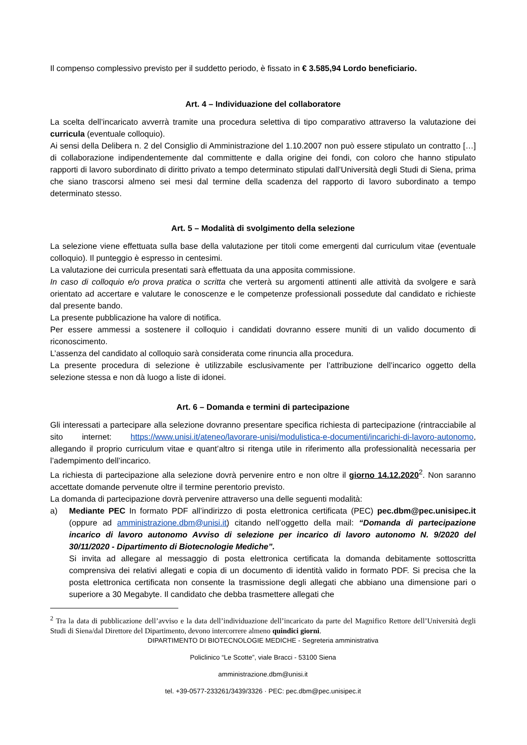Il compenso complessivo previsto per il suddetto periodo, è fissato in € 3.585,94 Lordo beneficiario.
Art. 4 – Individuazione del collaboratore
La scelta dell’incaricato avverrà tramite una procedura selettiva di tipo comparativo attraverso la valutazione dei curricula (eventuale colloquio).
Ai sensi della Delibera n. 2 del Consiglio di Amministrazione del 1.10.2007 non può essere stipulato un contratto […] di collaborazione indipendentemente dal committente e dalla origine dei fondi, con coloro che hanno stipulato rapporti di lavoro subordinato di diritto privato a tempo determinato stipulati dall’Università degli Studi di Siena, prima che siano trascorsi almeno sei mesi dal termine della scadenza del rapporto di lavoro subordinato a tempo determinato stesso.
Art. 5 – Modalità di svolgimento della selezione
La selezione viene effettuata sulla base della valutazione per titoli come emergenti dal curriculum vitae (eventuale colloquio). Il punteggio è espresso in centesimi.
La valutazione dei curricula presentati sarà effettuata da una apposita commissione.
In caso di colloquio e/o prova pratica o scritta che verterà su argomenti attinenti alle attività da svolgere e sarà orientato ad accertare e valutare le conoscenze e le competenze professionali possedute dal candidato e richieste dal presente bando.
La presente pubblicazione ha valore di notifica.
Per essere ammessi a sostenere il colloquio i candidati dovranno essere muniti di un valido documento di riconoscimento.
L’assenza del candidato al colloquio sarà considerata come rinuncia alla procedura.
La presente procedura di selezione è utilizzabile esclusivamente per l’attribuzione dell’incarico oggetto della selezione stessa e non dà luogo a liste di idonei.
Art. 6 – Domanda e termini di partecipazione
Gli interessati a partecipare alla selezione dovranno presentare specifica richiesta di partecipazione (rintracciabile al sito internet: https://www.unisi.it/ateneo/lavorare-unisi/modulistica-e-documenti/incarichi-di-lavoro-autonomo, allegando il proprio curriculum vitae e quant’altro si ritenga utile in riferimento alla professionalità necessaria per l’adempimento dell’incarico.
La richiesta di partecipazione alla selezione dovrà pervenire entro e non oltre il giorno 14.12.2020<sup>2</sup>. Non saranno accettate domande pervenute oltre il termine perentorio previsto.
La domanda di partecipazione dovrà pervenire attraverso una delle seguenti modalità:
a) Mediante PEC In formato PDF all’indirizzo di posta elettronica certificata (PEC) pec.dbm@pec.unisipec.it (oppure ad amministrazione.dbm@unisi.it) citando nell’oggetto della mail: “Domanda di partecipazione incarico di lavoro autonomo Avviso di selezione per incarico di lavoro autonomo N. 9/2020 del 30/11/2020 - Dipartimento di Biotecnologie Mediche”.
Si invita ad allegare al messaggio di posta elettronica certificata la domanda debitamente sottoscritta comprensiva dei relativi allegati e copia di un documento di identità valido in formato PDF. Si precisa che la posta elettronica certificata non consente la trasmissione degli allegati che abbiano una dimensione pari o superiore a 30 Megabyte. Il candidato che debba trasmettere allegati che
<sup>2</sup> Tra la data di pubblicazione dell’avviso e la data dell’individuazione dell’incaricato da parte del Magnifico Rettore dell’Università degli Studi di Siena/dal Direttore del Dipartimento, devono intercorrere almeno quindici giorni.
DIPARTIMENTO DI BIOTECNOLOGIE MEDICHE - Segreteria amministrativa
Policlinico “Le Scotte”, viale Bracci - 53100 Siena
amministrazione.dbm@unisi.it
tel. +39-0577-233261/3439/3326 · PEC: pec.dbm@pec.unisipec.it